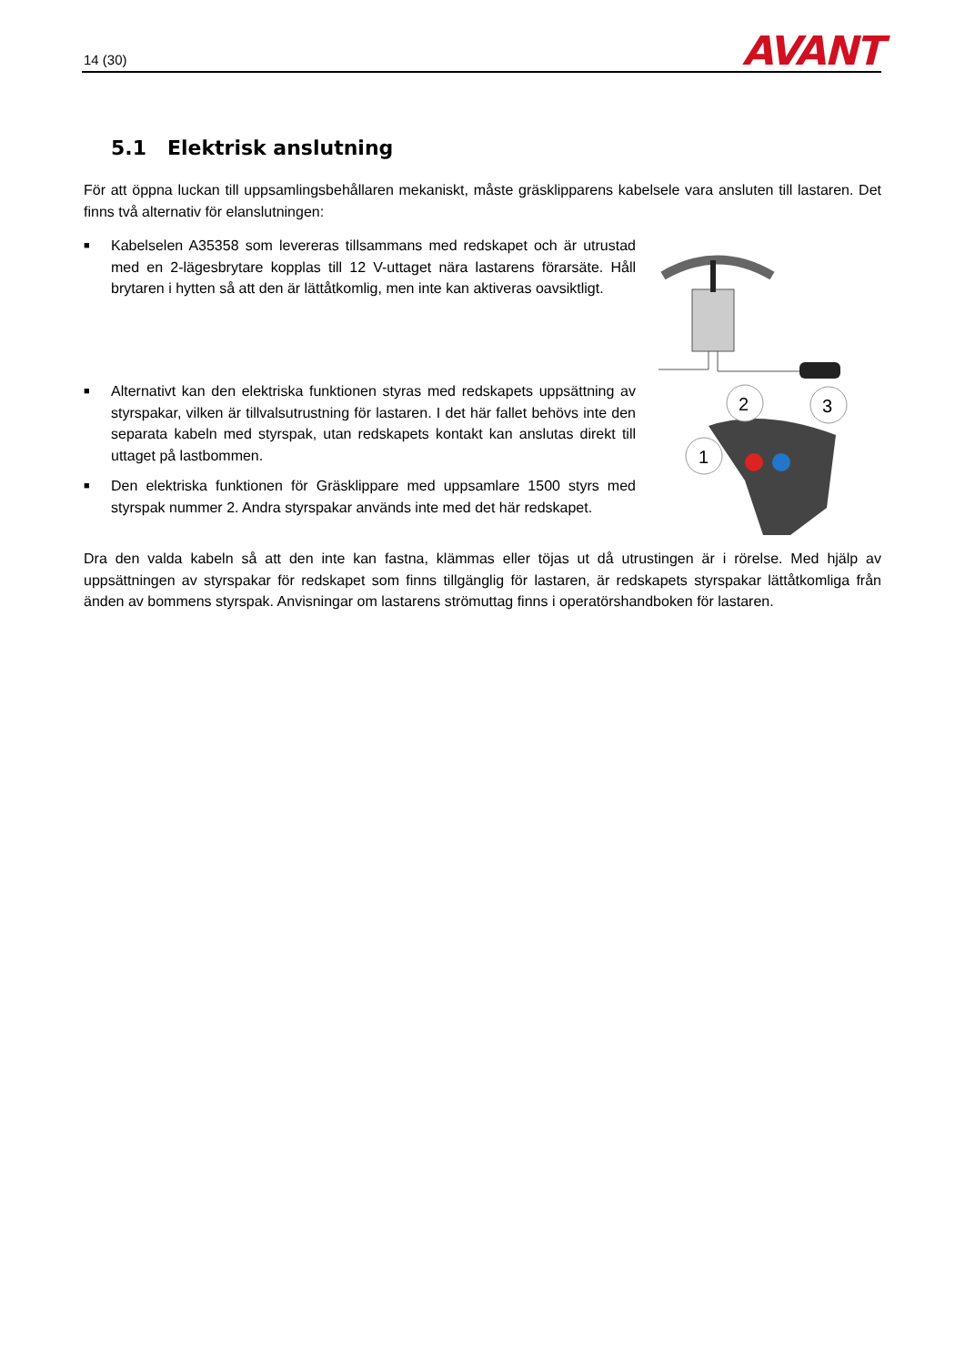14 (30)
AVANT
5.1 Elektrisk anslutning
För att öppna luckan till uppsamlingsbehållaren mekaniskt, måste gräsklipparens kabelsele vara ansluten till lastaren. Det finns två alternativ för elanslutningen:
■ Kabelselen A35358 som levereras tillsammans med redskapet och är utrustad med en 2-lägesbrytare kopplas till 12 V-uttaget nära lastarens förarsäte. Håll brytaren i hytten så att den är lättåtkomlig, men inte kan aktiveras oavsiktligt.
■ Alternativt kan den elektriska funktionen styras med redskapets uppsättning av styrspakar, vilken är tillvalsutrustning för lastaren. I det här fallet behövs inte den separata kabeln med styrspak, utan redskapets kontakt kan anslutas direkt till uttaget på lastbommen.
■ Den elektriska funktionen för Gräsklippare med uppsamlare 1500 styrs med styrspak nummer 2. Andra styrspakar används inte med det här redskapet.
2
3
1
Dra den valda kabeln så att den inte kan fastna, klämmas eller töjas ut då utrustingen är i rörelse. Med hjälp av uppsättningen av styrspakar för redskapet som finns tillgänglig för lastaren, är redskapets styrspakar lättåtkomliga från änden av bommens styrspak. Anvisningar om lastarens strömuttag finns i operatörshandboken för lastaren.